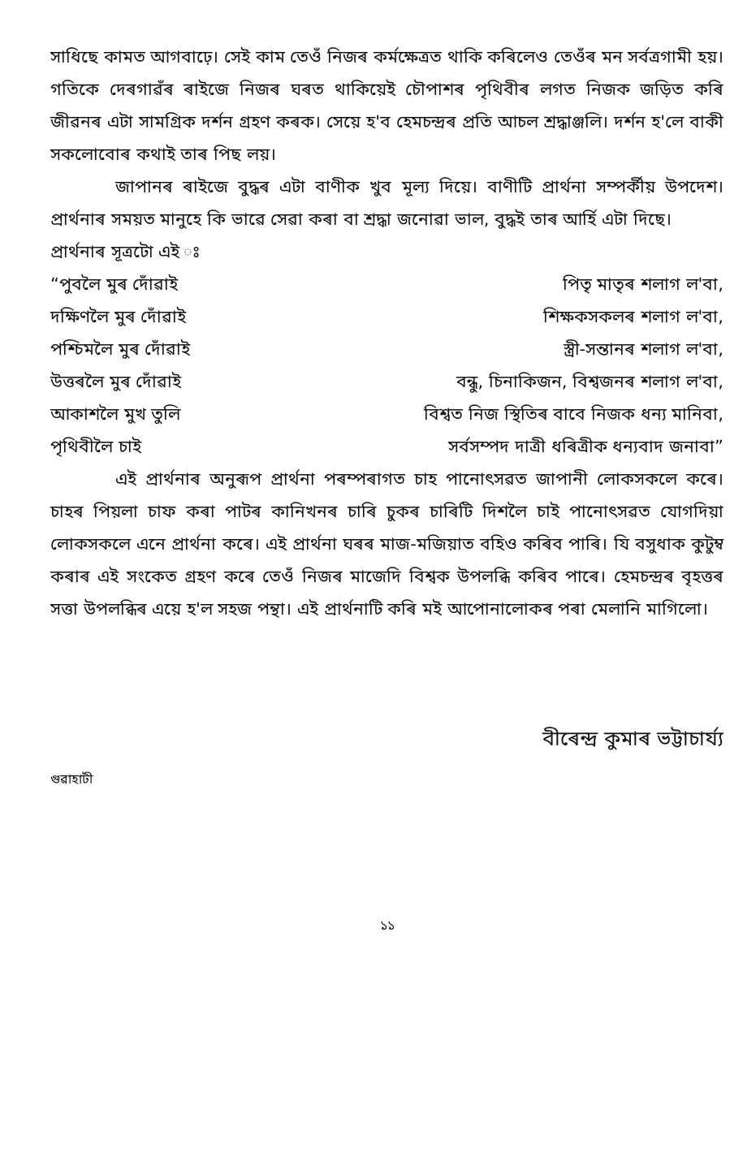সাধিছে কামত আগবাঢ়ে। সেই কাম তেওঁ নিজৰ কৰ্মক্ষেত্ৰত থাকি কৰিলেও তেওঁৰ মন সৰ্বত্ৰগামী হয়। গতিকে দেৰগাৱঁৰ ৰাইজে নিজৰ ঘৰত থাকিয়েই চৌপাশৰ পৃথিবীৰ লগত নিজক জড়িত কৰি জীৱনৰ এটা সামগ্ৰিক দৰ্শন গ্ৰহণ কৰক। সেয়ে হ'ব হেমচন্দ্ৰৰ প্ৰতি আচল শ্ৰদ্ধাঞ্জলি। দৰ্শন হ'লে বাকী সকলোবোৰ কথাই তাৰ পিছ লয়।
জাপানৰ ৰাইজে বুদ্ধৰ এটা বাণীক খুব মূল্য দিয়ে। বাণীটি প্ৰাৰ্থনা সম্পৰ্কীয় উপদেশ। প্ৰাৰ্থনাৰ সময়ত মানুহে কি ভাৱে সেৱা কৰা বা শ্ৰদ্ধা জনোৱা ভাল, বুদ্ধই তাৰ আৰ্হি এটা দিছে।
প্ৰাৰ্থনাৰ সূত্ৰটো এই ঃ
“পুবলৈ মুৰ দোঁৱাই
পিতৃ মাতৃৰ শলাগ ল'বা,
দক্ষিণলৈ মুৰ দোঁৱাই
শিক্ষকসকলৰ শলাগ ল'বা,
পশ্চিমলৈ মুৰ দোঁৱাই
স্ত্ৰী-সন্তানৰ শলাগ ল'বা,
উত্তৰলৈ মুৰ দোঁৱাই
বন্ধু, চিনাকিজন, বিশ্বজনৰ শলাগ ল'বা,
আকাশলৈ মুখ তুলি
বিশ্বত নিজ স্থিতিৰ বাবে নিজক ধন্য মানিবা,
পৃথিবীলৈ চাই
সৰ্বসম্পদ দাত্ৰী ধৰিত্ৰীক ধন্যবাদ জনাবা”
এই প্ৰাৰ্থনাৰ অনুৰূপ প্ৰাৰ্থনা পৰম্পৰাগত চাহ পানোৎসৱত জাপানী লোকসকলে কৰে। চাহৰ পিয়লা চাফ কৰা পাটৰ কানিখনৰ চাৰি চুকৰ চাৰিটি দিশলৈ চাই পানোৎসৱত যোগদিয়া লোকসকলে এনে প্ৰাৰ্থনা কৰে। এই প্ৰাৰ্থনা ঘৰৰ মাজ-মজিয়াত বহিও কৰিব পাৰি। যি বসুধাক কুটুম্ব কৰাৰ এই সংকেত গ্ৰহণ কৰে তেওঁ নিজৰ মাজেদি বিশ্বক উপলব্ধি কৰিব পাৰে। হেমচন্দ্ৰৰ বৃহত্তৰ সত্তা উপলব্ধিৰ এয়ে হ'ল সহজ পন্থা। এই প্ৰাৰ্থনাটি কৰি মই আপোনালোকৰ পৰা মেলানি মাগিলো।
বীৰেন্দ্ৰ কুমাৰ ভট্টাচাৰ্য্য
গুৱাহাটী
১১